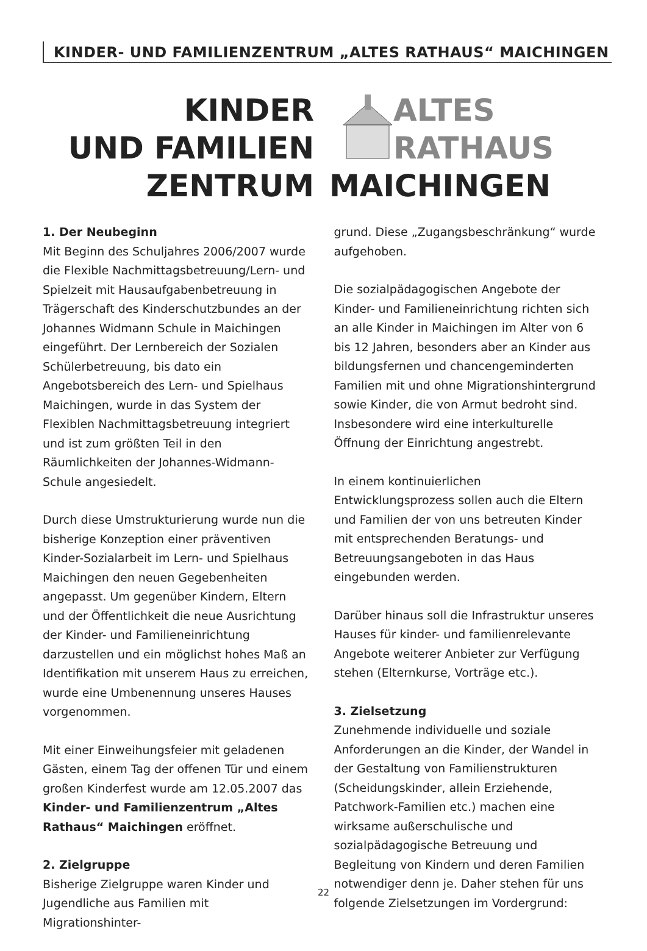KINDER- UND FAMILIENZENTRUM „ALTES RATHAUS“ MAICHINGEN
KINDER
UND FAMILIEN
ZENTRUM
ALTES
RATHAUS
MAICHINGEN
1. Der Neubeginn
Mit Beginn des Schuljahres 2006/2007 wurde die Flexible Nachmittagsbetreuung/Lern- und Spielzeit mit Hausaufgabenbetreuung in Trägerschaft des Kinderschutzbundes an der Johannes Widmann Schule in Maichingen eingeführt. Der Lernbereich der Sozialen Schülerbetreuung, bis dato ein Angebotsbereich des Lern- und Spielhaus Maichingen, wurde in das System der Flexiblen Nachmittagsbetreuung integriert und ist zum größten Teil in den Räumlichkeiten der Johannes-Widmann-Schule angesiedelt.
Durch diese Umstrukturierung wurde nun die bisherige Konzeption einer präventiven Kinder-Sozialarbeit im Lern- und Spielhaus Maichingen den neuen Gegebenheiten angepasst. Um gegenüber Kindern, Eltern und der Öffentlichkeit die neue Ausrichtung der Kinder- und Familieneinrichtung darzustellen und ein möglichst hohes Maß an Identifikation mit unserem Haus zu erreichen, wurde eine Umbenennung unseres Hauses vorgenommen.
Mit einer Einweihungsfeier mit geladenen Gästen, einem Tag der offenen Tür und einem großen Kinderfest wurde am 12.05.2007 das Kinder- und Familienzentrum „Altes Rathaus“ Maichingen eröffnet.
2. Zielgruppe
Bisherige Zielgruppe waren Kinder und Jugendliche aus Familien mit Migrationshinter-
grund. Diese „Zugangsbeschränkung“ wurde aufgehoben.
Die sozialpädagogischen Angebote der Kinder- und Familieneinrichtung richten sich an alle Kinder in Maichingen im Alter von 6 bis 12 Jahren, besonders aber an Kinder aus bildungsfernen und chancengeminderten Familien mit und ohne Migrationshintergrund sowie Kinder, die von Armut bedroht sind. Insbesondere wird eine interkulturelle Öffnung der Einrichtung angestrebt.
In einem kontinuierlichen Entwicklungsprozess sollen auch die Eltern und Familien der von uns betreuten Kinder mit entsprechenden Beratungs- und Betreuungsangeboten in das Haus eingebunden werden.
Darüber hinaus soll die Infrastruktur unseres Hauses für kinder- und familienrelevante Angebote weiterer Anbieter zur Verfügung stehen (Elternkurse, Vorträge etc.).
3. Zielsetzung
Zunehmende individuelle und soziale Anforderungen an die Kinder, der Wandel in der Gestaltung von Familienstrukturen (Scheidungskinder, allein Erziehende, Patchwork-Familien etc.) machen eine wirksame außerschulische und sozialpädagogische Betreuung und Begleitung von Kindern und deren Familien notwendiger denn je. Daher stehen für uns folgende Zielsetzungen im Vordergrund:
22